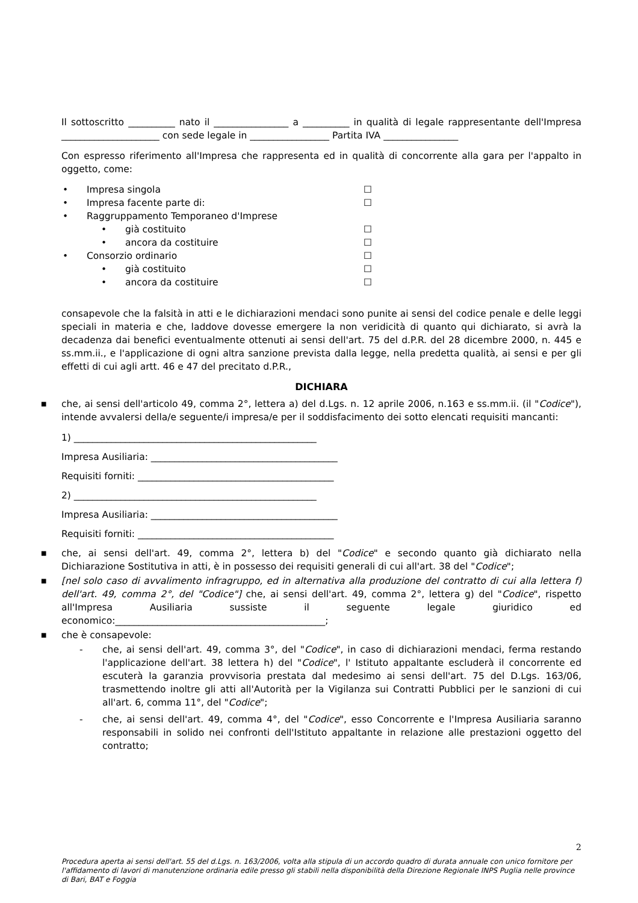Il sottoscritto __________ nato il ________________ a __________ in qualità di legale rappresentante dell'Impresa _____________________ con sede legale in _________________ Partita IVA ________________
Con espresso riferimento all'Impresa che rappresenta ed in qualità di concorrente alla gara per l'appalto in oggetto, come:
• Impresa singola ☐
• Impresa facente parte di: ☐
• Raggruppamento Temporaneo d'Imprese
• già costituito ☐
• ancora da costituire ☐
• Consorzio ordinario ☐
• già costituito ☐
• ancora da costituire ☐
consapevole che la falsità in atti e le dichiarazioni mendaci sono punite ai sensi del codice penale e delle leggi speciali in materia e che, laddove dovesse emergere la non veridicità di quanto qui dichiarato, si avrà la decadenza dai benefici eventualmente ottenuti ai sensi dell'art. 75 del d.P.R. del 28 dicembre 2000, n. 445 e ss.mm.ii., e l'applicazione di ogni altra sanzione prevista dalla legge, nella predetta qualità, ai sensi e per gli effetti di cui agli artt. 46 e 47 del precitato d.P.R.,
DICHIARA
■ che, ai sensi dell'articolo 49, comma 2°, lettera a) del d.Lgs. n. 12 aprile 2006, n.163 e ss.mm.ii. (il "Codice"), intende avvalersi della/e seguente/i impresa/e per il soddisfacimento dei sotto elencati requisiti mancanti:
1) ____________________________________________________
Impresa Ausiliaria: ________________________________________
Requisiti forniti: __________________________________________
2) ____________________________________________________
Impresa Ausiliaria: ________________________________________
Requisiti forniti: __________________________________________
■ che, ai sensi dell'art. 49, comma 2°, lettera b) del "Codice" e secondo quanto già dichiarato nella Dichiarazione Sostitutiva in atti, è in possesso dei requisiti generali di cui all'art. 38 del "Codice";
■ [nel solo caso di avvalimento infragruppo, ed in alternativa alla produzione del contratto di cui alla lettera f) dell'art. 49, comma 2°, del "Codice"] che, ai sensi dell'art. 49, comma 2°, lettera g) del "Codice", rispetto all'Impresa Ausiliaria sussiste il seguente legale giuridico ed economico:_____________________________________________;
■ che è consapevole:
- che, ai sensi dell'art. 49, comma 3°, del "Codice", in caso di dichiarazioni mendaci, ferma restando l'applicazione dell'art. 38 lettera h) del "Codice", l' Istituto appaltante escluderà il concorrente ed escuterà la garanzia provvisoria prestata dal medesimo ai sensi dell'art. 75 del D.Lgs. 163/06, trasmettendo inoltre gli atti all'Autorità per la Vigilanza sui Contratti Pubblici per le sanzioni di cui all'art. 6, comma 11°, del "Codice";
- che, ai sensi dell'art. 49, comma 4°, del "Codice", esso Concorrente e l'Impresa Ausiliaria saranno responsabili in solido nei confronti dell'Istituto appaltante in relazione alle prestazioni oggetto del contratto;
2
Procedura aperta ai sensi dell'art. 55 del d.Lgs. n. 163/2006, volta alla stipula di un accordo quadro di durata annuale con unico fornitore per l'affidamento di lavori di manutenzione ordinaria edile presso gli stabili nella disponibilità della Direzione Regionale INPS Puglia nelle province di Bari, BAT e Foggia